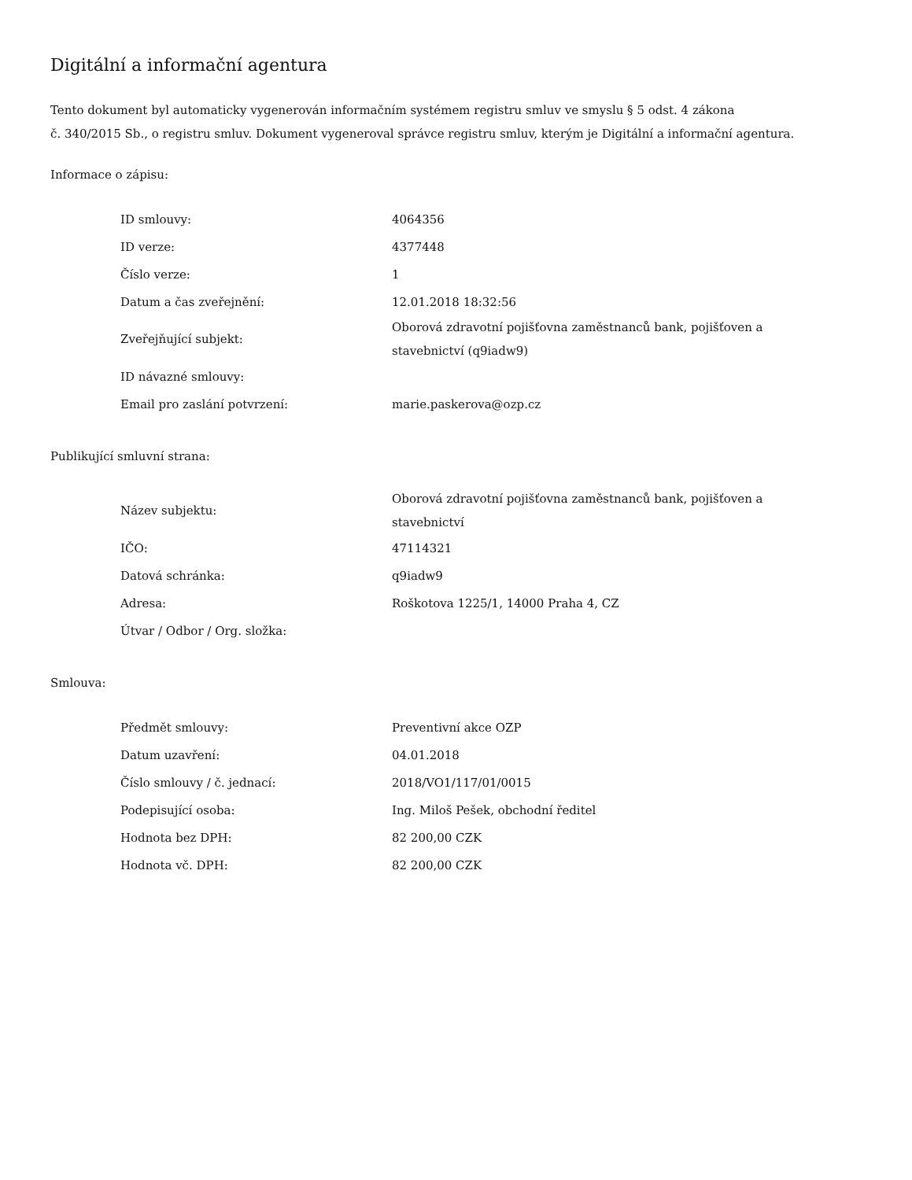Digitální a informační agentura
Tento dokument byl automaticky vygenerován informačním systémem registru smluv ve smyslu § 5 odst. 4 zákona
č. 340/2015 Sb., o registru smluv. Dokument vygeneroval správce registru smluv, kterým je Digitální a informační agentura.
Informace o zápisu:
| ID smlouvy: | 4064356 |
| ID verze: | 4377448 |
| Číslo verze: | 1 |
| Datum a čas zveřejnění: | 12.01.2018 18:32:56 |
| Zveřejňující subjekt: | Oborová zdravotní pojišťovna zaměstnanců bank, pojišťoven a stavebnictví (q9iadw9) |
| ID návazné smlouvy: | |
| Email pro zaslání potvrzení: | marie.paskerova@ozp.cz |
Publikující smluvní strana:
| Název subjektu: | Oborová zdravotní pojišťovna zaměstnanců bank, pojišťoven a stavebnictví |
| IČO: | 47114321 |
| Datová schránka: | q9iadw9 |
| Adresa: | Roškotova 1225/1, 14000 Praha 4, CZ |
| Útvar / Odbor / Org. složka: | |
Smlouva:
| Předmět smlouvy: | Preventivní akce OZP |
| Datum uzavření: | 04.01.2018 |
| Číslo smlouvy / č. jednací: | 2018/VO1/117/01/0015 |
| Podepisující osoba: | Ing. Miloš Pešek, obchodní ředitel |
| Hodnota bez DPH: | 82 200,00 CZK |
| Hodnota vč. DPH: | 82 200,00 CZK |